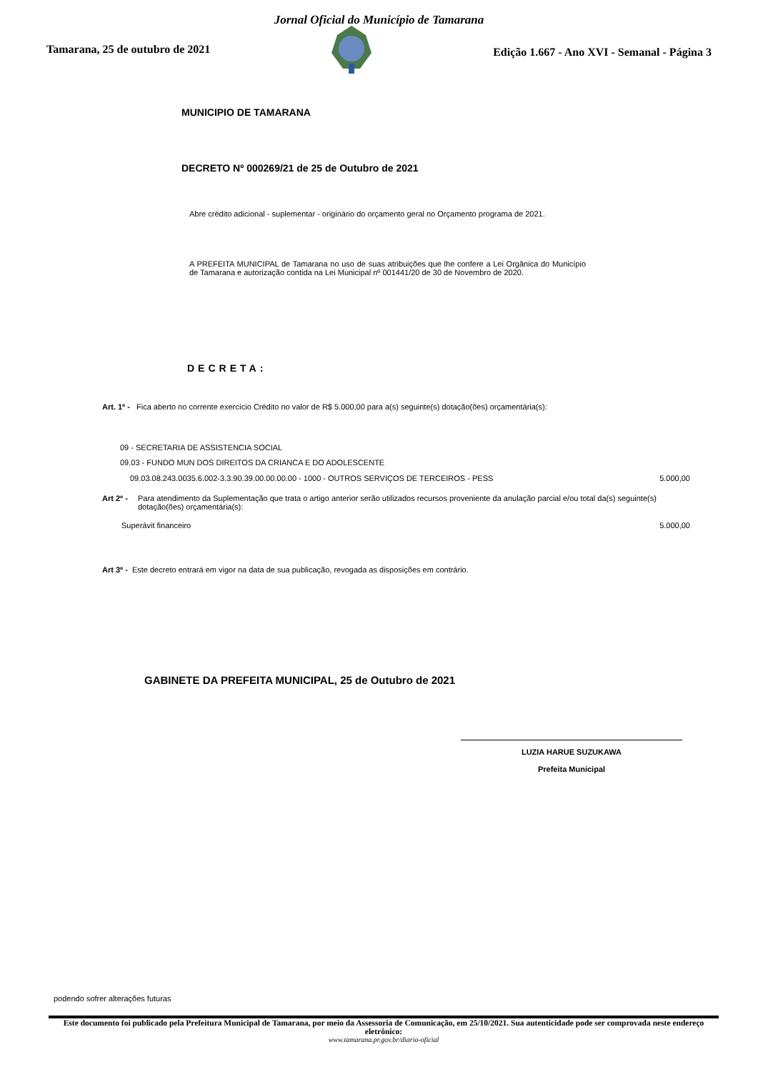Jornal Oficial do Município de Tamarana
Tamarana, 25 de outubro de 2021
Edição 1.667 - Ano XVI - Semanal - Página 3
MUNICIPIO DE TAMARANA
DECRETO Nº 000269/21 de 25 de Outubro de 2021
Abre crédito adicional - suplementar - originário do orçamento geral no Orçamento programa de 2021.
A PREFEITA MUNICIPAL de Tamarana no uso de suas atribuições que lhe confere a Lei Orgânica do Município de Tamarana e autorização contida na Lei Municipal nº 001441/20 de 30 de Novembro de 2020.
DECRETA:
Art. 1º - Fica aberto no corrente exercício Crédito no valor de R$ 5.000,00 para a(s) seguinte(s) dotação(ões) orçamentária(s):
09 - SECRETARIA DE ASSISTENCIA SOCIAL
09.03 - FUNDO MUN DOS DIREITOS DA CRIANCA E DO ADOLESCENTE
09.03.08.243.0035.6.002-3.3.90.39.00.00.00.00 - 1000 - OUTROS SERVIÇOS DE TERCEIROS - PESS 5.000,00
Art 2º - Para atendimento da Suplementação que trata o artigo anterior serão utilizados recursos proveniente da anulação parcial e/ou total da(s) seguinte(s) dotação(ões) orçamentária(s):
Superávit financeiro 5.000,00
Art 3º - Este decreto entrará em vigor na data de sua publicação, revogada as disposições em contrário.
GABINETE DA PREFEITA MUNICIPAL, 25 de Outubro de 2021
LUZIA HARUE SUZUKAWA
Prefeita Municipal
podendo sofrer alterações futuras
Este documento foi publicado pela Prefeitura Municipal de Tamarana, por meio da Assessoria de Comunicação, em 25/10/2021. Sua autenticidade pode ser comprovada neste endereço eletrônico:
www.tamarana.pr.gov.br/diario-oficial